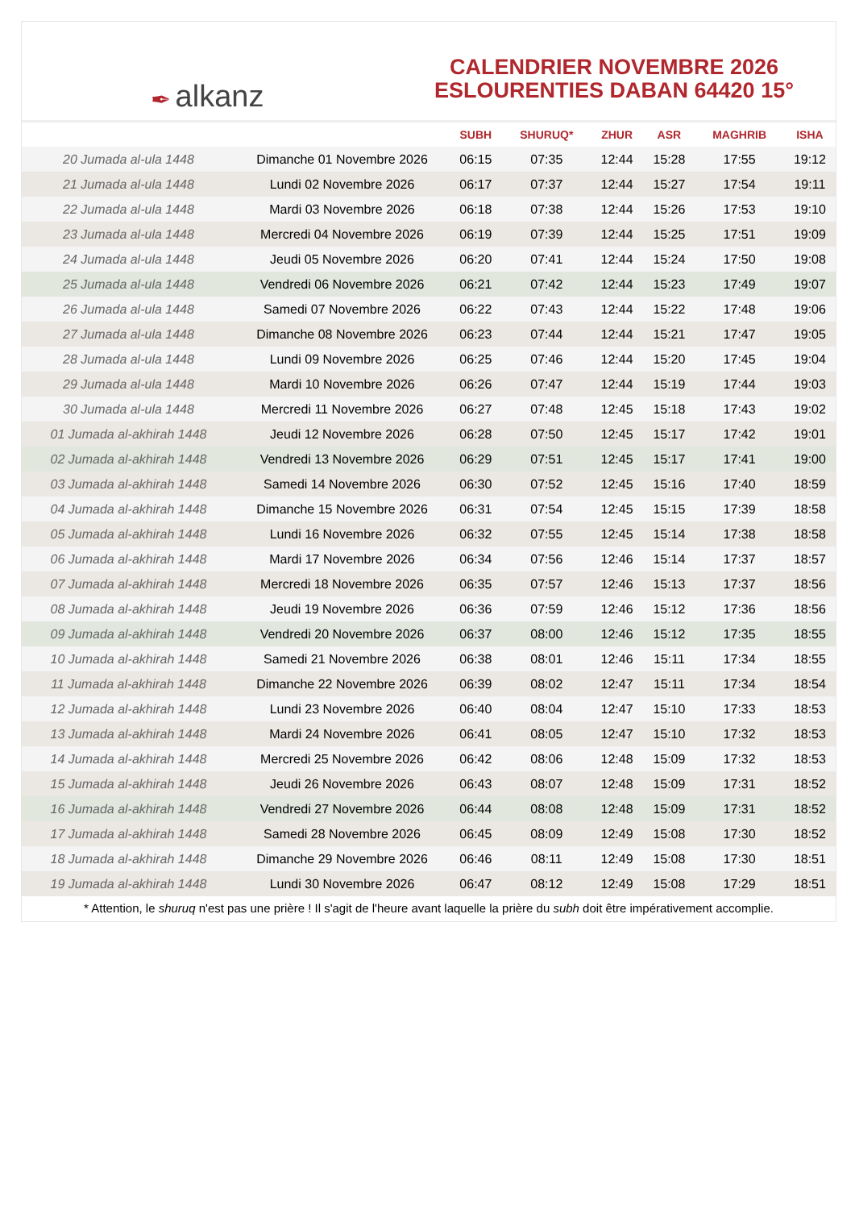✒ alkanz
CALENDRIER NOVEMBRE 2026
ESLOURENTIES DABAN 64420 15°
| | | SUBH | SHURUQ* | ZHUR | ASR | MAGHRIB | ISHA |
| --- | --- | --- | --- | --- | --- | --- | --- |
| 20 Jumada al-ula 1448 | Dimanche 01 Novembre 2026 | 06:15 | 07:35 | 12:44 | 15:28 | 17:55 | 19:12 |
| 21 Jumada al-ula 1448 | Lundi 02 Novembre 2026 | 06:17 | 07:37 | 12:44 | 15:27 | 17:54 | 19:11 |
| 22 Jumada al-ula 1448 | Mardi 03 Novembre 2026 | 06:18 | 07:38 | 12:44 | 15:26 | 17:53 | 19:10 |
| 23 Jumada al-ula 1448 | Mercredi 04 Novembre 2026 | 06:19 | 07:39 | 12:44 | 15:25 | 17:51 | 19:09 |
| 24 Jumada al-ula 1448 | Jeudi 05 Novembre 2026 | 06:20 | 07:41 | 12:44 | 15:24 | 17:50 | 19:08 |
| 25 Jumada al-ula 1448 | Vendredi 06 Novembre 2026 | 06:21 | 07:42 | 12:44 | 15:23 | 17:49 | 19:07 |
| 26 Jumada al-ula 1448 | Samedi 07 Novembre 2026 | 06:22 | 07:43 | 12:44 | 15:22 | 17:48 | 19:06 |
| 27 Jumada al-ula 1448 | Dimanche 08 Novembre 2026 | 06:23 | 07:44 | 12:44 | 15:21 | 17:47 | 19:05 |
| 28 Jumada al-ula 1448 | Lundi 09 Novembre 2026 | 06:25 | 07:46 | 12:44 | 15:20 | 17:45 | 19:04 |
| 29 Jumada al-ula 1448 | Mardi 10 Novembre 2026 | 06:26 | 07:47 | 12:44 | 15:19 | 17:44 | 19:03 |
| 30 Jumada al-ula 1448 | Mercredi 11 Novembre 2026 | 06:27 | 07:48 | 12:45 | 15:18 | 17:43 | 19:02 |
| 01 Jumada al-akhirah 1448 | Jeudi 12 Novembre 2026 | 06:28 | 07:50 | 12:45 | 15:17 | 17:42 | 19:01 |
| 02 Jumada al-akhirah 1448 | Vendredi 13 Novembre 2026 | 06:29 | 07:51 | 12:45 | 15:17 | 17:41 | 19:00 |
| 03 Jumada al-akhirah 1448 | Samedi 14 Novembre 2026 | 06:30 | 07:52 | 12:45 | 15:16 | 17:40 | 18:59 |
| 04 Jumada al-akhirah 1448 | Dimanche 15 Novembre 2026 | 06:31 | 07:54 | 12:45 | 15:15 | 17:39 | 18:58 |
| 05 Jumada al-akhirah 1448 | Lundi 16 Novembre 2026 | 06:32 | 07:55 | 12:45 | 15:14 | 17:38 | 18:58 |
| 06 Jumada al-akhirah 1448 | Mardi 17 Novembre 2026 | 06:34 | 07:56 | 12:46 | 15:14 | 17:37 | 18:57 |
| 07 Jumada al-akhirah 1448 | Mercredi 18 Novembre 2026 | 06:35 | 07:57 | 12:46 | 15:13 | 17:37 | 18:56 |
| 08 Jumada al-akhirah 1448 | Jeudi 19 Novembre 2026 | 06:36 | 07:59 | 12:46 | 15:12 | 17:36 | 18:56 |
| 09 Jumada al-akhirah 1448 | Vendredi 20 Novembre 2026 | 06:37 | 08:00 | 12:46 | 15:12 | 17:35 | 18:55 |
| 10 Jumada al-akhirah 1448 | Samedi 21 Novembre 2026 | 06:38 | 08:01 | 12:46 | 15:11 | 17:34 | 18:55 |
| 11 Jumada al-akhirah 1448 | Dimanche 22 Novembre 2026 | 06:39 | 08:02 | 12:47 | 15:11 | 17:34 | 18:54 |
| 12 Jumada al-akhirah 1448 | Lundi 23 Novembre 2026 | 06:40 | 08:04 | 12:47 | 15:10 | 17:33 | 18:53 |
| 13 Jumada al-akhirah 1448 | Mardi 24 Novembre 2026 | 06:41 | 08:05 | 12:47 | 15:10 | 17:32 | 18:53 |
| 14 Jumada al-akhirah 1448 | Mercredi 25 Novembre 2026 | 06:42 | 08:06 | 12:48 | 15:09 | 17:32 | 18:53 |
| 15 Jumada al-akhirah 1448 | Jeudi 26 Novembre 2026 | 06:43 | 08:07 | 12:48 | 15:09 | 17:31 | 18:52 |
| 16 Jumada al-akhirah 1448 | Vendredi 27 Novembre 2026 | 06:44 | 08:08 | 12:48 | 15:09 | 17:31 | 18:52 |
| 17 Jumada al-akhirah 1448 | Samedi 28 Novembre 2026 | 06:45 | 08:09 | 12:49 | 15:08 | 17:30 | 18:52 |
| 18 Jumada al-akhirah 1448 | Dimanche 29 Novembre 2026 | 06:46 | 08:11 | 12:49 | 15:08 | 17:30 | 18:51 |
| 19 Jumada al-akhirah 1448 | Lundi 30 Novembre 2026 | 06:47 | 08:12 | 12:49 | 15:08 | 17:29 | 18:51 |
* Attention, le shuruq n'est pas une prière ! Il s'agit de l'heure avant laquelle la prière du subh doit être impérativement accomplie.